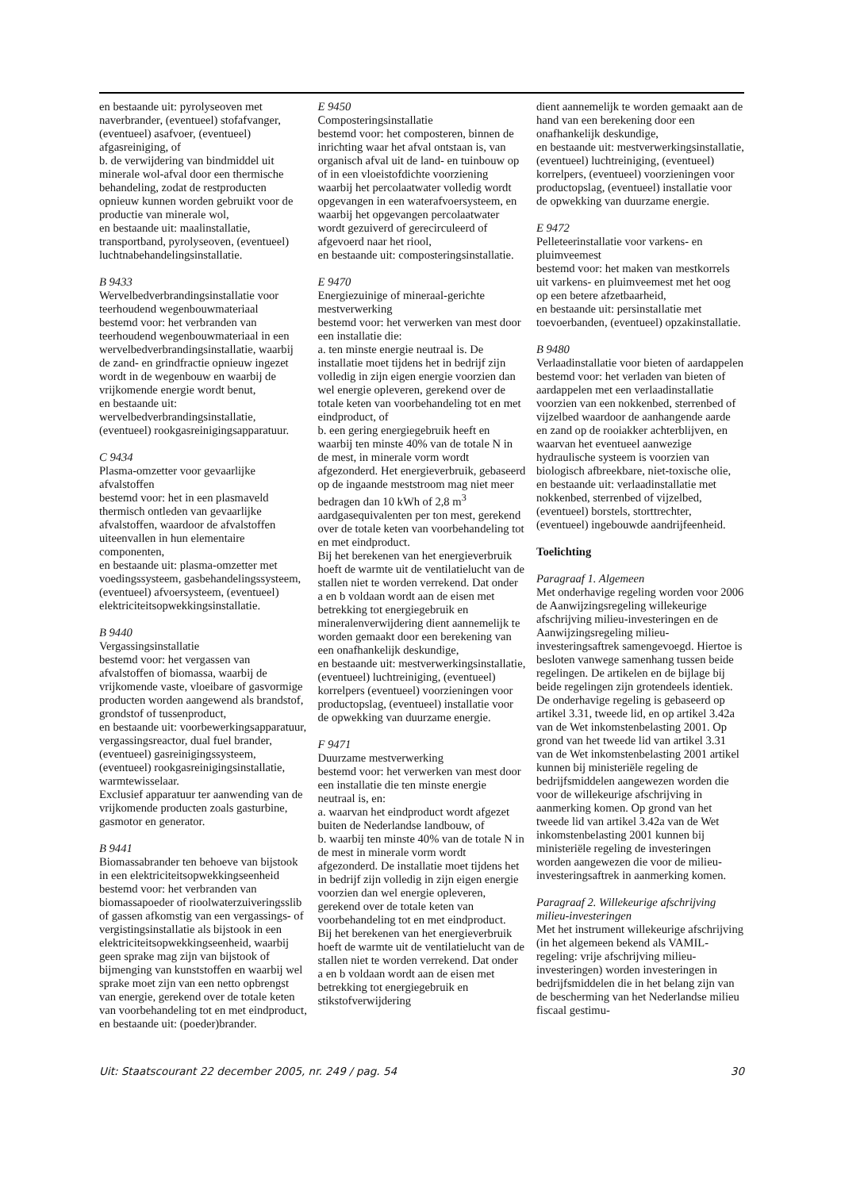en bestaande uit: pyrolyseoven met naverbrander, (eventueel) stofafvanger, (eventueel) asafvoer, (eventueel) afgasreiniging, of
b. de verwijdering van bindmiddel uit minerale wol-afval door een thermische behandeling, zodat de restproducten opnieuw kunnen worden gebruikt voor de productie van minerale wol,
en bestaande uit: maalinstallatie, transportband, pyrolyseoven, (eventueel) luchtnabehandelingsinstallatie.
B 9433
Wervelbedverbrandingsinstallatie voor teerhoudend wegenbouwmateriaal
bestemd voor: het verbranden van teerhoudend wegenbouwmateriaal in een wervelbedverbrandingsinstallatie, waarbij de zand- en grindfractie opnieuw ingezet wordt in de wegenbouw en waarbij de vrijkomende energie wordt benut,
en bestaande uit: wervelbedverbrandingsinstallatie, (eventueel) rookgasreinigingsapparatuur.
C 9434
Plasma-omzetter voor gevaarlijke afvalstoffen
bestemd voor: het in een plasmaveld thermisch ontleden van gevaarlijke afvalstoffen, waardoor de afvalstoffen uiteenvallen in hun elementaire componenten,
en bestaande uit: plasma-omzetter met voedingssysteem, gasbehandelingssysteem, (eventueel) afvoersysteem, (eventueel) elektriciteitsopwekkingsinstallatie.
B 9440
Vergassingsinstallatie
bestemd voor: het vergassen van afvalstoffen of biomassa, waarbij de vrijkomende vaste, vloeibare of gasvormige producten worden aangewend als brandstof, grondstof of tussenproduct,
en bestaande uit: voorbewerkingsapparatuur, vergassingsreactor, dual fuel brander, (eventueel) gasreinigingssysteem, (eventueel) rookgasreinigingsinstallatie, warmtewisselaar.
Exclusief apparatuur ter aanwending van de vrijkomende producten zoals gasturbine, gasmotor en generator.
B 9441
Biomassabrander ten behoeve van bijstook in een elektriciteitsopwekkingseenheid
bestemd voor: het verbranden van biomassapoeder of rioolwaterzuiveringsslib of gassen afkomstig van een vergassings- of vergistingsinstallatie als bijstook in een elektriciteitsopwekkingseenheid, waarbij geen sprake mag zijn van bijstook of bijmenging van kunststoffen en waarbij wel sprake moet zijn van een netto opbrengst van energie, gerekend over de totale keten van voorbehandeling tot en met eindproduct,
en bestaande uit: (poeder)brander.
E 9450
Composteringsinstallatie
bestemd voor: het composteren, binnen de inrichting waar het afval ontstaan is, van organisch afval uit de land- en tuinbouw op of in een vloeistofdichte voorziening waarbij het percolaatwater volledig wordt opgevangen in een waterafvoersysteem, en waarbij het opgevangen percolaatwater wordt gezuiverd of gerecirculeerd of afgevoerd naar het riool,
en bestaande uit: composteringsinstallatie.
E 9470
Energiezuinige of mineraal-gerichte mestverwerking
bestemd voor: het verwerken van mest door een installatie die:
a. ten minste energie neutraal is. De installatie moet tijdens het in bedrijf zijn volledig in zijn eigen energie voorzien dan wel energie opleveren, gerekend over de totale keten van voorbehandeling tot en met eindproduct, of
b. een gering energiegebruik heeft en waarbij ten minste 40% van de totale N in de mest, in minerale vorm wordt afgezonderd. Het energieverbruik, gebaseerd op de ingaande meststroom mag niet meer bedragen dan 10 kWh of 2,8 m<sup>3</sup> aardgasequivalenten per ton mest, gerekend over de totale keten van voorbehandeling tot en met eindproduct.
Bij het berekenen van het energieverbruik hoeft de warmte uit de ventilatielucht van de stallen niet te worden verrekend. Dat onder a en b voldaan wordt aan de eisen met betrekking tot energiegebruik en mineralenverwijdering dient aannemelijk te worden gemaakt door een berekening van een onafhankelijk deskundige,
en bestaande uit: mestverwerkingsinstallatie, (eventueel) luchtreiniging, (eventueel) korrelpers (eventueel) voorzieningen voor productopslag, (eventueel) installatie voor de opwekking van duurzame energie.
F 9471
Duurzame mestverwerking
bestemd voor: het verwerken van mest door een installatie die ten minste energie neutraal is, en:
a. waarvan het eindproduct wordt afgezet buiten de Nederlandse landbouw, of
b. waarbij ten minste 40% van de totale N in de mest in minerale vorm wordt afgezonderd. De installatie moet tijdens het in bedrijf zijn volledig in zijn eigen energie voorzien dan wel energie opleveren, gerekend over de totale keten van voorbehandeling tot en met eindproduct.
Bij het berekenen van het energieverbruik hoeft de warmte uit de ventilatielucht van de stallen niet te worden verrekend. Dat onder a en b voldaan wordt aan de eisen met betrekking tot energiegebruik en stikstofverwijdering
dient aannemelijk te worden gemaakt aan de hand van een berekening door een onafhankelijk deskundige,
en bestaande uit: mestverwerkingsinstallatie, (eventueel) luchtreiniging, (eventueel) korrelpers, (eventueel) voorzieningen voor productopslag, (eventueel) installatie voor de opwekking van duurzame energie.
E 9472
Pelleteerinstallatie voor varkens- en pluimveemest
bestemd voor: het maken van mestkorrels uit varkens- en pluimveemest met het oog op een betere afzetbaarheid,
en bestaande uit: persinstallatie met toevoerbanden, (eventueel) opzakinstallatie.
B 9480
Verlaadinstallatie voor bieten of aardappelen
bestemd voor: het verladen van bieten of aardappelen met een verlaadinstallatie voorzien van een nokkenbed, sterrenbed of vijzelbed waardoor de aanhangende aarde en zand op de rooiakker achterblijven, en waarvan het eventueel aanwezige hydraulische systeem is voorzien van biologisch afbreekbare, niet-toxische olie,
en bestaande uit: verlaadinstallatie met nokkenbed, sterrenbed of vijzelbed, (eventueel) borstels, storttrechter, (eventueel) ingebouwde aandrijfeenheid.
Toelichting
Paragraaf 1. Algemeen
Met onderhavige regeling worden voor 2006 de Aanwijzingsregeling willekeurige afschrijving milieu-investeringen en de Aanwijzingsregeling milieu-investeringsaftrek samengevoegd. Hiertoe is besloten vanwege samenhang tussen beide regelingen. De artikelen en de bijlage bij beide regelingen zijn grotendeels identiek. De onderhavige regeling is gebaseerd op artikel 3.31, tweede lid, en op artikel 3.42a van de Wet inkomstenbelasting 2001. Op grond van het tweede lid van artikel 3.31 van de Wet inkomstenbelasting 2001 artikel kunnen bij ministeriële regeling de bedrijfsmiddelen aangewezen worden die voor de willekeurige afschrijving in aanmerking komen. Op grond van het tweede lid van artikel 3.42a van de Wet inkomstenbelasting 2001 kunnen bij ministeriële regeling de investeringen worden aangewezen die voor de milieu-investeringsaftrek in aanmerking komen.
Paragraaf 2. Willekeurige afschrijving milieu-investeringen
Met het instrument willekeurige afschrijving (in het algemeen bekend als VAMIL-regeling: vrije afschrijving milieu-investeringen) worden investeringen in bedrijfsmiddelen die in het belang zijn van de bescherming van het Nederlandse milieu fiscaal gestimu-
Uit: Staatscourant 22 december 2005, nr. 249 / pag. 54 30